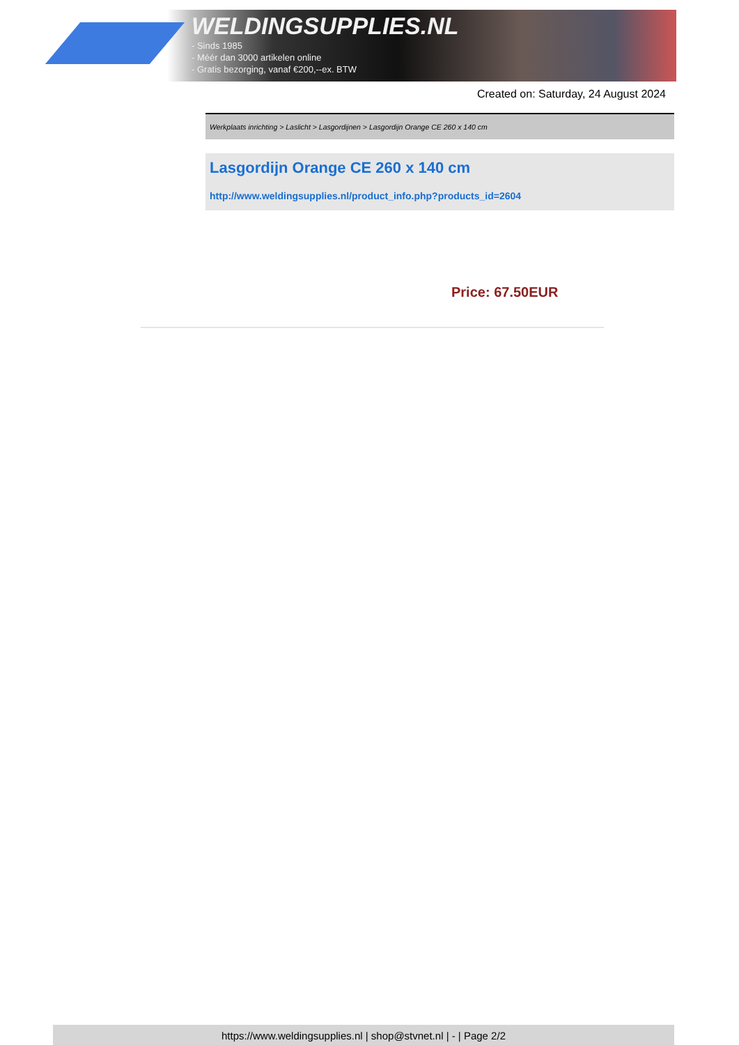WELDINGSUPPLIES.NL
- Sinds 1985
- Méér dan 3000 artikelen online
- Gratis bezorging, vanaf €200,--ex. BTW
Created on: Saturday, 24 August 2024
Werkplaats inrichting > Laslicht > Lasgordijnen > Lasgordijn Orange CE 260 x 140 cm
Lasgordijn Orange CE 260 x 140 cm
http://www.weldingsupplies.nl/product_info.php?products_id=2604
Price: 67.50EUR
https://www.weldingsupplies.nl | shop@stvnet.nl | - | Page 2/2